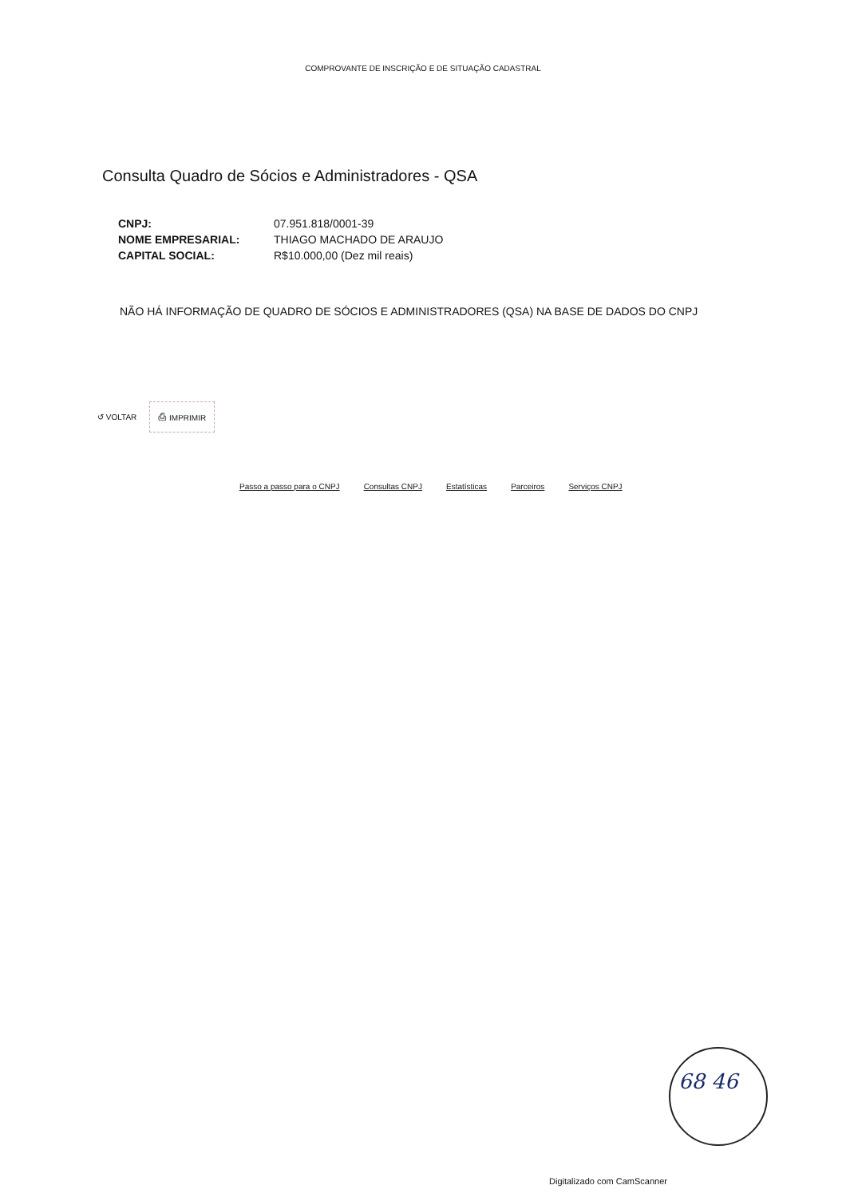COMPROVANTE DE INSCRIÇÃO E DE SITUAÇÃO CADASTRAL
Consulta Quadro de Sócios e Administradores - QSA
| CNPJ: | 07.951.818/0001-39 |
| NOME EMPRESARIAL: | THIAGO MACHADO DE ARAUJO |
| CAPITAL SOCIAL: | R$10.000,00 (Dez mil reais) |
NÃO HÁ INFORMAÇÃO DE QUADRO DE SÓCIOS E ADMINISTRADORES (QSA) NA BASE DE DADOS DO CNPJ
↺ VOLTAR ⎙ IMPRIMIR
Passo a passo para o CNPJ Consultas CNPJ Estatísticas Parceiros Serviços CNPJ
68 46
Digitalizado com CamScanner